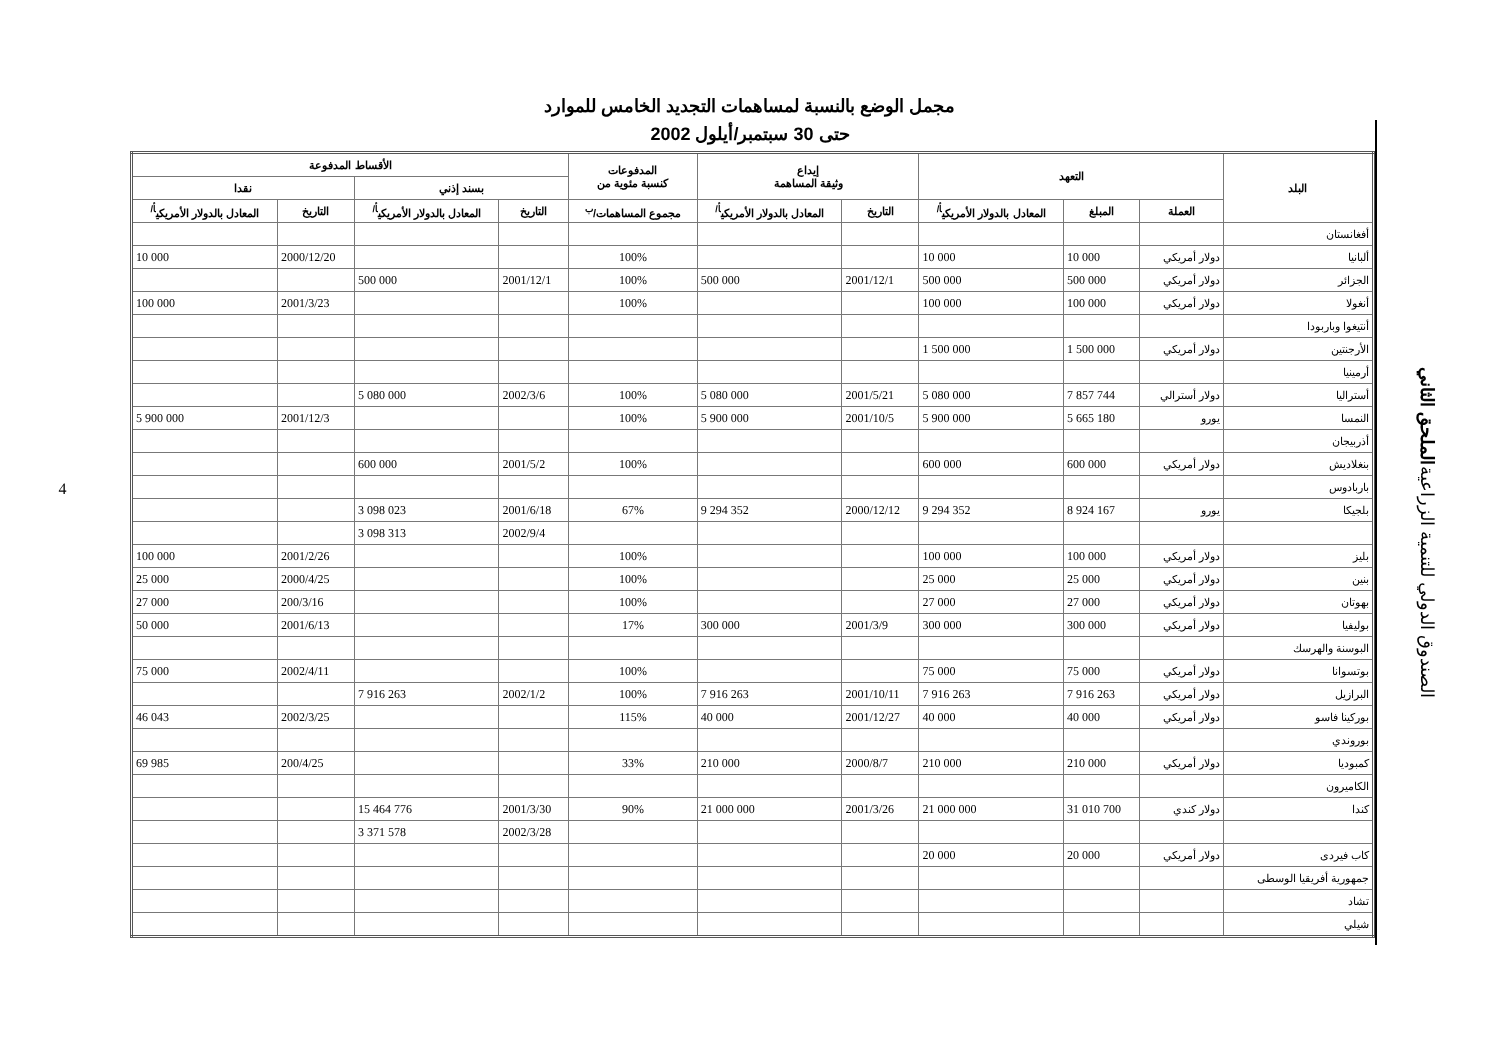4
مجمل الوضع بالنسبة لمساهمات التجديد الخامس للموارد
حتى 30 سبتمبر/أيلول 2002
| البلد | التعهد | | | إيداع وثيقة المساهمة | | المدفوعات كنسبة مئوية من | الأقساط المدفوعة | | | |
| --- | --- | --- | --- | --- | --- | --- | --- | --- | --- | --- |
| | | | | | | | بسند إذني | | نقدا | |
| | العملة | المبلغ | المعادل بالدولار الأمريكي<sup>أ/</sup> | التاريخ | المعادل بالدولار الأمريكي<sup>أ/</sup> | مجموع المساهمات/<sup>ب</sup> | التاريخ | المعادل بالدولار الأمريكي<sup>أ/</sup> | التاريخ | المعادل بالدولار الأمريكي<sup>أ/</sup> |
| أفغانستان | | | | | | | | | | |
| ألبانيا | دولار أمريكي | 10 000 | 10 000 | | | 100% | | | 2000/12/20 | 10 000 |
| الجزائر | دولار أمريكي | 500 000 | 500 000 | 2001/12/1 | 500 000 | 100% | 2001/12/1 | 500 000 | | |
| أنغولا | دولار أمريكي | 100 000 | 100 000 | | | 100% | | | 2001/3/23 | 100 000 |
| أنتيغوا وباربودا | | | | | | | | | | |
| الأرجنتين | دولار أمريكي | 1 500 000 | 1 500 000 | | | | | | | |
| أرمينيا | | | | | | | | | | |
| أستراليا | دولار أسترالي | 7 857 744 | 5 080 000 | 2001/5/21 | 5 080 000 | 100% | 2002/3/6 | 5 080 000 | | |
| النمسا | يورو | 5 665 180 | 5 900 000 | 2001/10/5 | 5 900 000 | 100% | | | 2001/12/3 | 5 900 000 |
| أذربيجان | | | | | | | | | | |
| بنغلاديش | دولار أمريكي | 600 000 | 600 000 | | | 100% | 2001/5/2 | 600 000 | | |
| باربادوس | | | | | | | | | | |
| بلجيكا | يورو | 8 924 167 | 9 294 352 | 2000/12/12 | 9 294 352 | 67% | 2001/6/18 | 3 098 023 | | |
| | | | | | | | 2002/9/4 | 3 098 313 | | |
| بليز | دولار أمريكي | 100 000 | 100 000 | | | 100% | | | 2001/2/26 | 100 000 |
| بنين | دولار أمريكي | 25 000 | 25 000 | | | 100% | | | 2000/4/25 | 25 000 |
| بهوتان | دولار أمريكي | 27 000 | 27 000 | | | 100% | | | 200/3/16 | 27 000 |
| بوليفيا | دولار أمريكي | 300 000 | 300 000 | 2001/3/9 | 300 000 | 17% | | | 2001/6/13 | 50 000 |
| البوسنة والهرسك | | | | | | | | | | |
| بوتسوانا | دولار أمريكي | 75 000 | 75 000 | | | 100% | | | 2002/4/11 | 75 000 |
| البرازيل | دولار أمريكي | 7 916 263 | 7 916 263 | 2001/10/11 | 7 916 263 | 100% | 2002/1/2 | 7 916 263 | | |
| بوركينا فاسو | دولار أمريكي | 40 000 | 40 000 | 2001/12/27 | 40 000 | 115% | | | 2002/3/25 | 46 043 |
| بوروندي | | | | | | | | | | |
| كمبوديا | دولار أمريكي | 210 000 | 210 000 | 2000/8/7 | 210 000 | 33% | | | 200/4/25 | 69 985 |
| الكاميرون | | | | | | | | | | |
| كندا | دولار كندي | 31 010 700 | 21 000 000 | 2001/3/26 | 21 000 000 | 90% | 2001/3/30 | 15 464 776 | | |
| | | | | | | | 2002/3/28 | 3 371 578 | | |
| كاب فيردى | دولار أمريكي | 20 000 | 20 000 | | | | | | | |
| جمهورية أفريقيا الوسطى | | | | | | | | | | |
| تشاد | | | | | | | | | | |
| شيلي | | | | | | | | | | |
الملحق الثاني
الصندوق الدولي للتنمية الزراعية